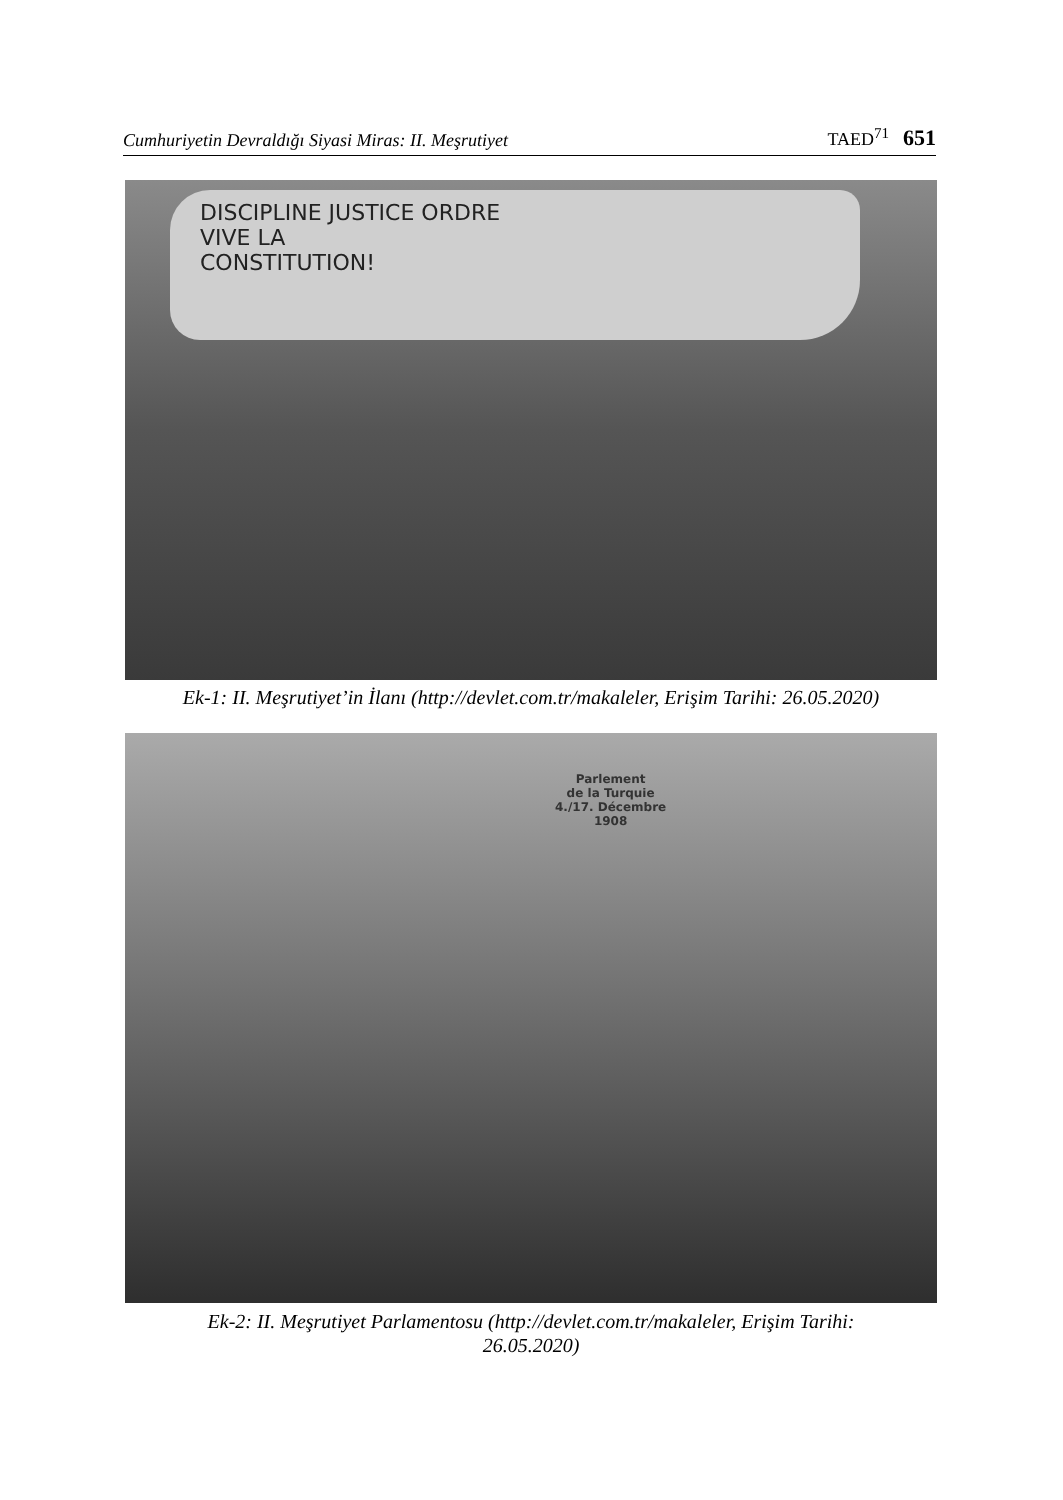Cumhuriyetin Devraldığı Siyasi Miras: II. Meşrutiyet TAED<sup>71</sup> 651
DISCIPLINE JUSTICE ORDRE
VIVE LA
CONSTITUTION!
Ek-1: II. Meşrutiyet’in İlanı (http://devlet.com.tr/makaleler, Erişim Tarihi: 26.05.2020)
Parlement
de la Turquie
4./17. Décembre
1908
Ek-2: II. Meşrutiyet Parlamentosu (http://devlet.com.tr/makaleler, Erişim Tarihi:
26.05.2020)